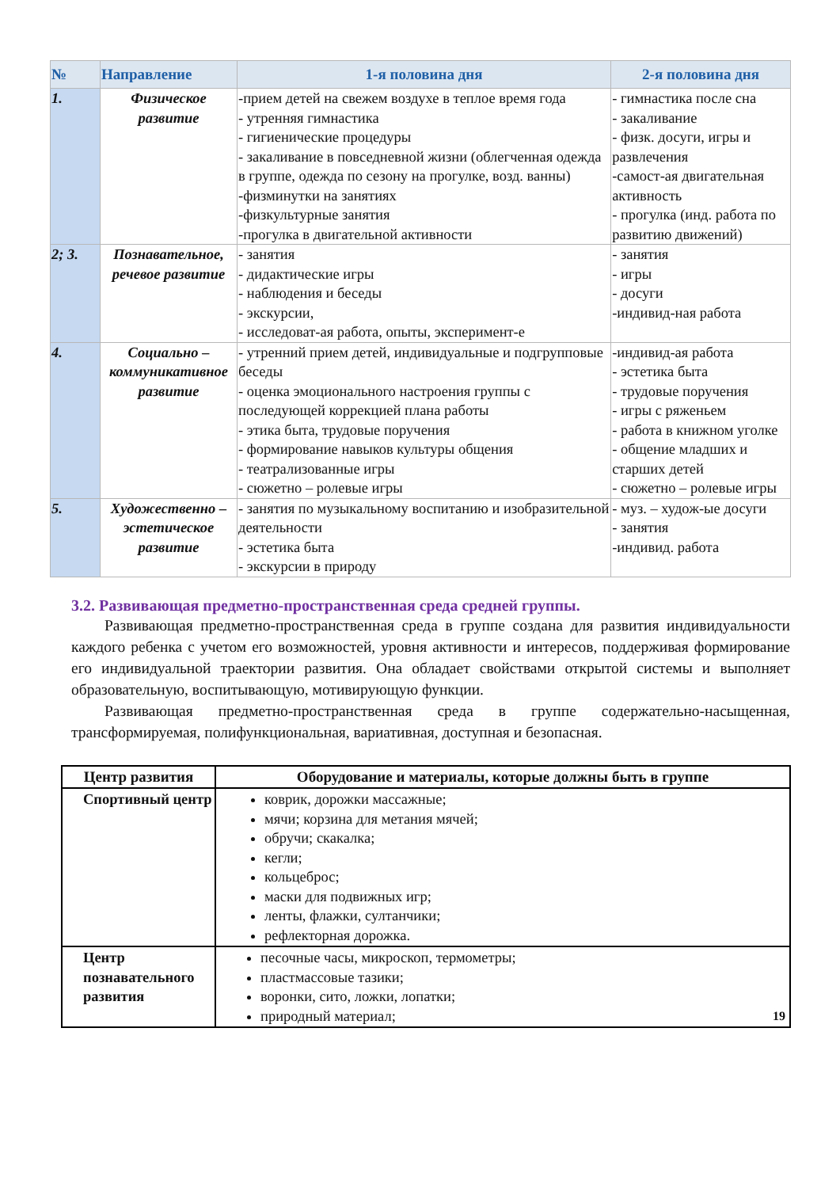| № | Направление | 1-я половина дня | 2-я половина дня |
| --- | --- | --- | --- |
| 1. | Физическое развитие | -прием детей на свежем воздухе в теплое время года - утренняя гимнастика - гигиенические процедуры - закаливание в повседневной жизни (облегченная одежда в группе, одежда по сезону на прогулке, возд. ванны) -физминутки на занятиях -физкультурные занятия -прогулка в двигательной активности | - гимнастика после сна - закаливание - физк. досуги, игры и развлечения -самост-ая двигательная активность - прогулка (инд. работа по развитию движений) |
| 2; 3. | Познавательное, речевое развитие | - занятия - дидактические игры - наблюдения и беседы - экскурсии, - исследоват-ая работа, опыты, эксперимент-е | - занятия - игры - досуги -индивид-ная работа |
| 4. | Социально – коммуникативное развитие | - утренний прием детей, индивидуальные и подгрупповые беседы - оценка эмоционального настроения группы с последующей коррекцией плана работы - этика быта, трудовые поручения - формирование навыков культуры общения - театрализованные игры - сюжетно – ролевые игры | -индивид-ая работа - эстетика быта - трудовые поручения - игры с ряженьем - работа в книжном уголке - общение младших и старших детей - сюжетно – ролевые игры |
| 5. | Художественно – эстетическое развитие | - занятия по музыкальному воспитанию и изобразительной деятельности - эстетика быта - экскурсии в природу | - муз. – худож-ые досуги - занятия -индивид. работа |
3.2. Развивающая предметно-пространственная среда средней группы.
Развивающая предметно-пространственная среда в группе создана для развития индивидуальности каждого ребенка с учетом его возможностей, уровня активности и интересов, поддерживая формирование его индивидуальной траектории развития. Она обладает свойствами открытой системы и выполняет образовательную, воспитывающую, мотивирующую функции.
Развивающая предметно-пространственная среда в группе содержательно-насыщенная, трансформируемая, полифункциональная, вариативная, доступная и безопасная.
| Центр развития | Оборудование и материалы, которые должны быть в группе |
| --- | --- |
| Спортивный центр | коврик, дорожки массажные; мячи; корзина для метания мячей; обручи; скакалка; кегли; кольцеброс; маски для подвижных игр; ленты, флажки, султанчики; рефлекторная дорожка. |
| Центр познавательного развития | песочные часы, микроскоп, термометры; пластмассовые тазики; воронки, сито, ложки, лопатки; природный материал; 19 |